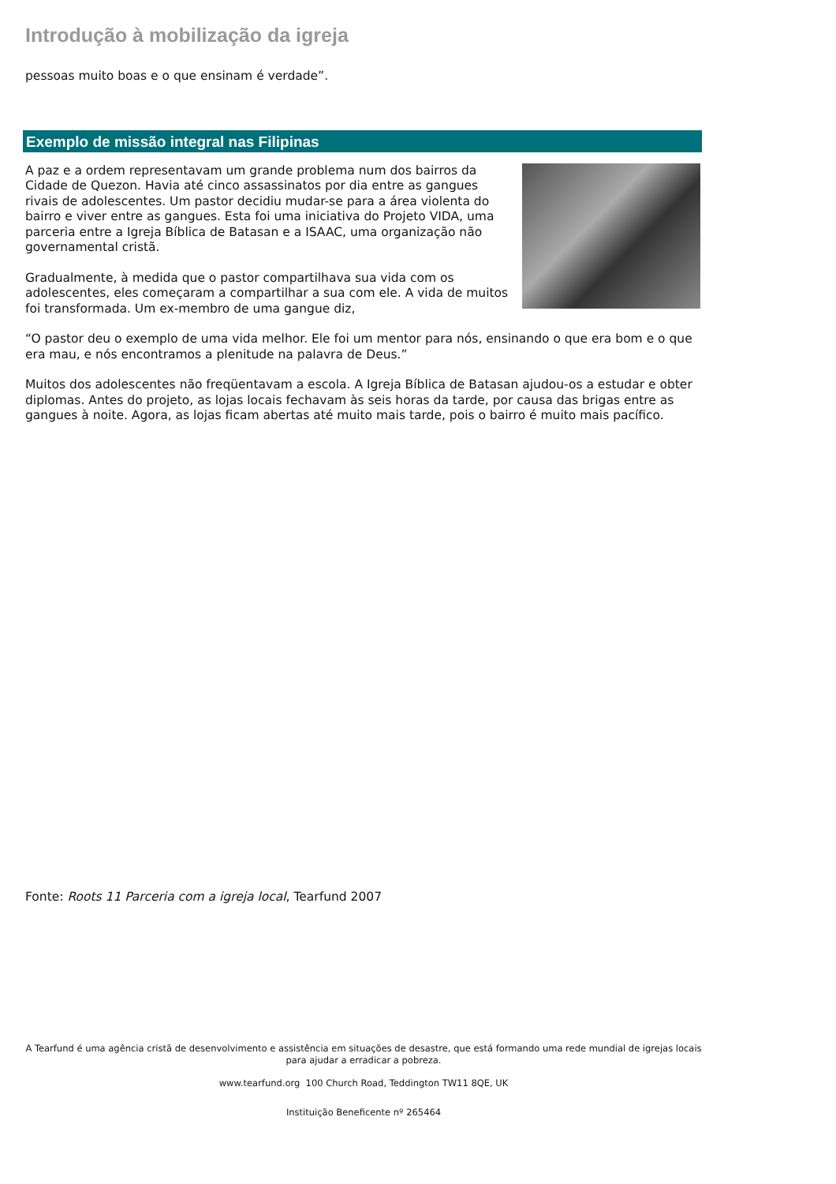Introdução à mobilização da igreja
pessoas muito boas e o que ensinam é verdade”.
Exemplo de missão integral nas Filipinas
A paz e a ordem representavam um grande problema num dos bairros da Cidade de Quezon. Havia até cinco assassinatos por dia entre as gangues rivais de adolescentes. Um pastor decidiu mudar-se para a área violenta do bairro e viver entre as gangues. Esta foi uma iniciativa do Projeto VIDA, uma parceria entre a Igreja Bíblica de Batasan e a ISAAC, uma organização não governamental cristã.
Gradualmente, à medida que o pastor compartilhava sua vida com os adolescentes, eles começaram a compartilhar a sua com ele. A vida de muitos foi transformada. Um ex-membro de uma gangue diz,
“O pastor deu o exemplo de uma vida melhor. Ele foi um mentor para nós, ensinando o que era bom e o que era mau, e nós encontramos a plenitude na palavra de Deus.”
Muitos dos adolescentes não freqüentavam a escola. A Igreja Bíblica de Batasan ajudou-os a estudar e obter diplomas. Antes do projeto, as lojas locais fechavam às seis horas da tarde, por causa das brigas entre as gangues à noite. Agora, as lojas ficam abertas até muito mais tarde, pois o bairro é muito mais pacífico.
Fonte: Roots 11 Parceria com a igreja local, Tearfund 2007
A Tearfund é uma agência cristã de desenvolvimento e assistência em situações de desastre, que está formando uma rede mundial de igrejas locais para ajudar a erradicar a pobreza.
www.tearfund.org 100 Church Road, Teddington TW11 8QE, UK
Instituição Beneficente nº 265464